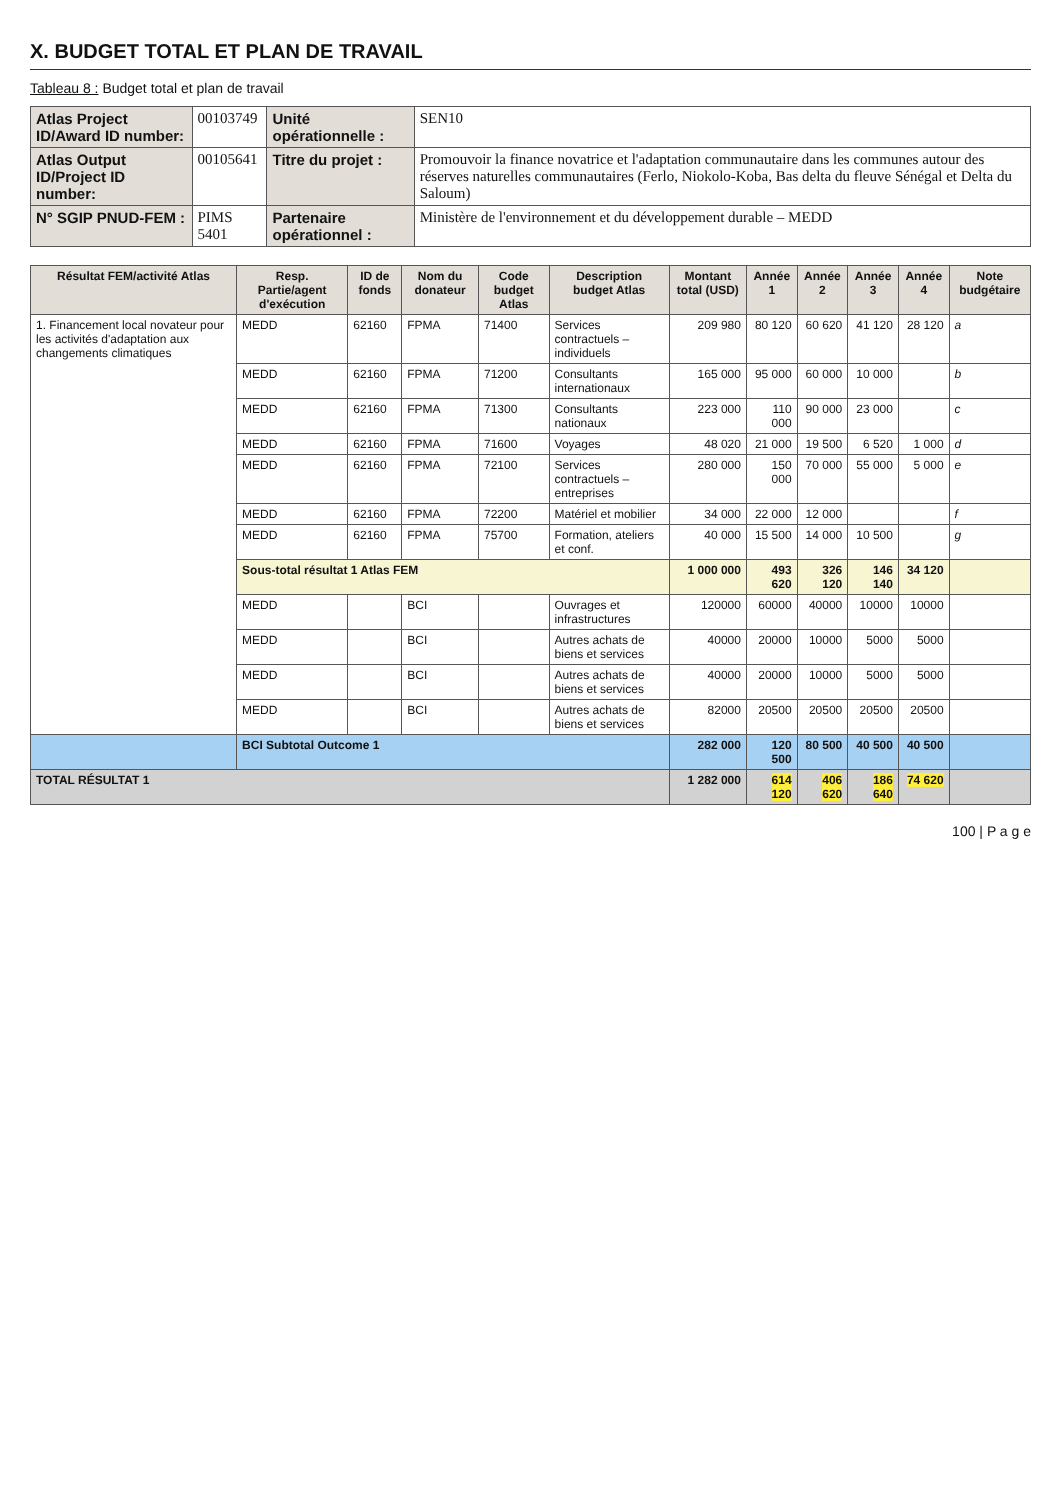X. BUDGET TOTAL ET PLAN DE TRAVAIL
Tableau 8 : Budget total et plan de travail
| Atlas Project ID/Award ID number: | 00103749 | Unité opérationnelle : | SEN10 |
| Atlas Output ID/Project ID number: | 00105641 | Titre du projet : | Promouvoir la finance novatrice et l'adaptation communautaire dans les communes autour des réserves naturelles communautaires (Ferlo, Niokolo-Koba, Bas delta du fleuve Sénégal et Delta du Saloum) |
| N° SGIP PNUD-FEM : | PIMS 5401 | Partenaire opérationnel : | Ministère de l'environnement et du développement durable – MEDD |
| Résultat FEM/activité Atlas | Resp. Partie/agent d'exécution | ID de fonds | Nom du donateur | Code budget Atlas | Description budget Atlas | Montant total (USD) | Année 1 | Année 2 | Année 3 | Année 4 | Note budgétaire |
| --- | --- | --- | --- | --- | --- | --- | --- | --- | --- | --- | --- |
| 1. Financement local novateur pour les activités d'adaptation aux changements climatiques | MEDD | 62160 | FPMA | 71400 | Services contractuels – individuels | 209 980 | 80 120 | 60 620 | 41 120 | 28 120 | a |
| | MEDD | 62160 | FPMA | 71200 | Consultants internationaux | 165 000 | 95 000 | 60 000 | 10 000 | | b |
| | MEDD | 62160 | FPMA | 71300 | Consultants nationaux | 223 000 | 110 000 | 90 000 | 23 000 | | c |
| | MEDD | 62160 | FPMA | 71600 | Voyages | 48 020 | 21 000 | 19 500 | 6 520 | 1 000 | d |
| | MEDD | 62160 | FPMA | 72100 | Services contractuels – entreprises | 280 000 | 150 000 | 70 000 | 55 000 | 5 000 | e |
| | MEDD | 62160 | FPMA | 72200 | Matériel et mobilier | 34 000 | 22 000 | 12 000 | | | f |
| | MEDD | 62160 | FPMA | 75700 | Formation, ateliers et conf. | 40 000 | 15 500 | 14 000 | 10 500 | | g |
| | Sous-total résultat 1 Atlas FEM | | | | | 1 000 000 | 493 620 | 326 120 | 146 140 | 34 120 | |
| | MEDD | | BCI | | Ouvrages et infrastructures | 120000 | 60000 | 40000 | 10000 | 10000 | |
| | MEDD | | BCI | | Autres achats de biens et services | 40000 | 20000 | 10000 | 5000 | 5000 | |
| | MEDD | | BCI | | Autres achats de biens et services | 40000 | 20000 | 10000 | 5000 | 5000 | |
| | MEDD | | BCI | | Autres achats de biens et services | 82000 | 20500 | 20500 | 20500 | 20500 | |
| | BCI Subtotal Outcome 1 | | | | | 282 000 | 120 500 | 80 500 | 40 500 | 40 500 | |
| TOTAL RÉSULTAT 1 | | | | | | 1 282 000 | 614 120 | 406 620 | 186 640 | 74 620 | |
100 | P a g e